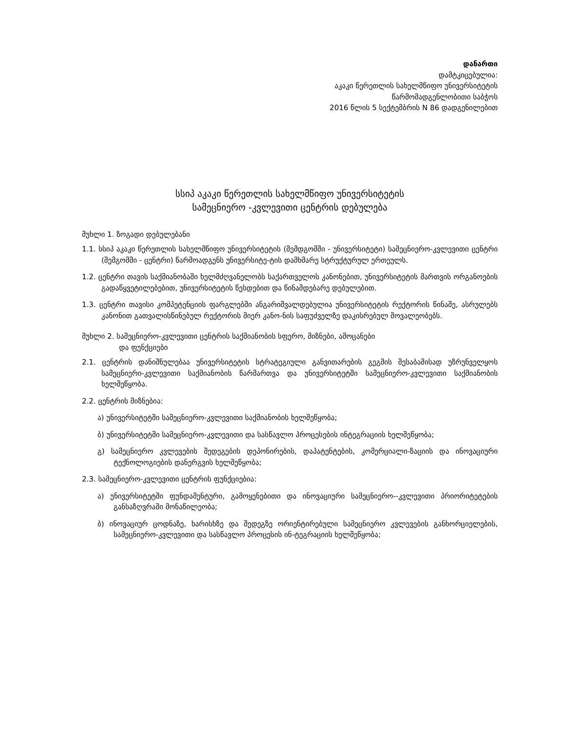დანართი
დამტკიცებულია:
აკაკი წერეთლის სახელმწიფო უნივერსიტეტის
წარმომადგენლობითი საბჭოს
2016 წლის 5 სექტემბრის N 86 დადგენილებით
სსიპ აკაკი წერეთლის სახელმწიფო უნივერსიტეტის
სამეცნიერო -კვლევითი ცენტრის დებულება
მუხლი 1. ზოგადი დებულებანი
1.1. სსიპ აკაკი წერეთლის სახელმწიფო უნივერსიტეტის (შემდგომში - უნივერსიტეტი) სამეცნიერო-კვლევითი ცენტრი (შემგომში - ცენტრი) წარმოადგენს უნივერსიტე-ტის დამხმარე სტრუქტურულ ერთეულს.
1.2. ცენტრი თავის საქმიანობაში ხელმძღვანელობს საქართველოს კანონებით, უნივერსიტეტის მართვის ორგანოების გადაწყვეტილებებით, უნივერსიტეტის წესდებით და წინამდებარე დებულებით.
1.3. ცენტრი თავისი კომპეტენციის ფარგლებში ანგარიშვალდებულია უნივერსიტეტის რექტორის წინაშე, ასრულებს კანონით გათვალისწინებულ რექტორის მიერ კანო-ნის საფუძველზე დაკისრებულ მოვალეობებს.
მუხლი 2. სამეცნიერო-კვლევითი ცენტრის საქმიანობის სფერო, მიზნები, ამოცანები
და ფუნქციები
2.1. ცენტრის დანიშნულებაა უნივერსიტეტის სტრატეგიული განვითარების გეგმის შესაბამისად უზრუნველყოს სამეცნიერი-კვლევითი საქმიანობის წარმართვა და უნივერსიტეტში სამეცნიერო-კვლევითი საქმიანობის ხელშეწყობა.
2.2. ცენტრის მიზნებია:
ა) უნივერსიტეტში სამეცნიერო-კვლევითი საქმიანობის ხელშეწყობა;
ბ) უნივერსიტეტში სამეცნიერო-კვლევითი და სასწავლო პროცესების ინტეგრაციის ხელშეწყობა;
გ) სამეცნიერო კვლევების შედეგების დეპონირების, დაპატენტების, კომერციალი-ზაციის და ინოვაციური ტექნოლოგიების დანერგვის ხელშეწყობა;
2.3. სამეცნიერო-კვლევითი ცენტრის ფუნქციებია:
ა) უნივერსიტეტში ფუნდამენტური, გამოყენებითი და ინოვაციური სამეცნიერო--კვლევითი პრიორიტეტების განსაზღვრაში მონაწილეობა;
ბ) ინოვაციურ ცოდნაზე, ხარისხზე და შედეგზე ორიენტირებული სამეცნიერო კვლევების განხორციელების, სამეცნიერო-კვლევითი და სასწავლო პროცესის ინ-ტეგრაციის ხელშეწყობა;